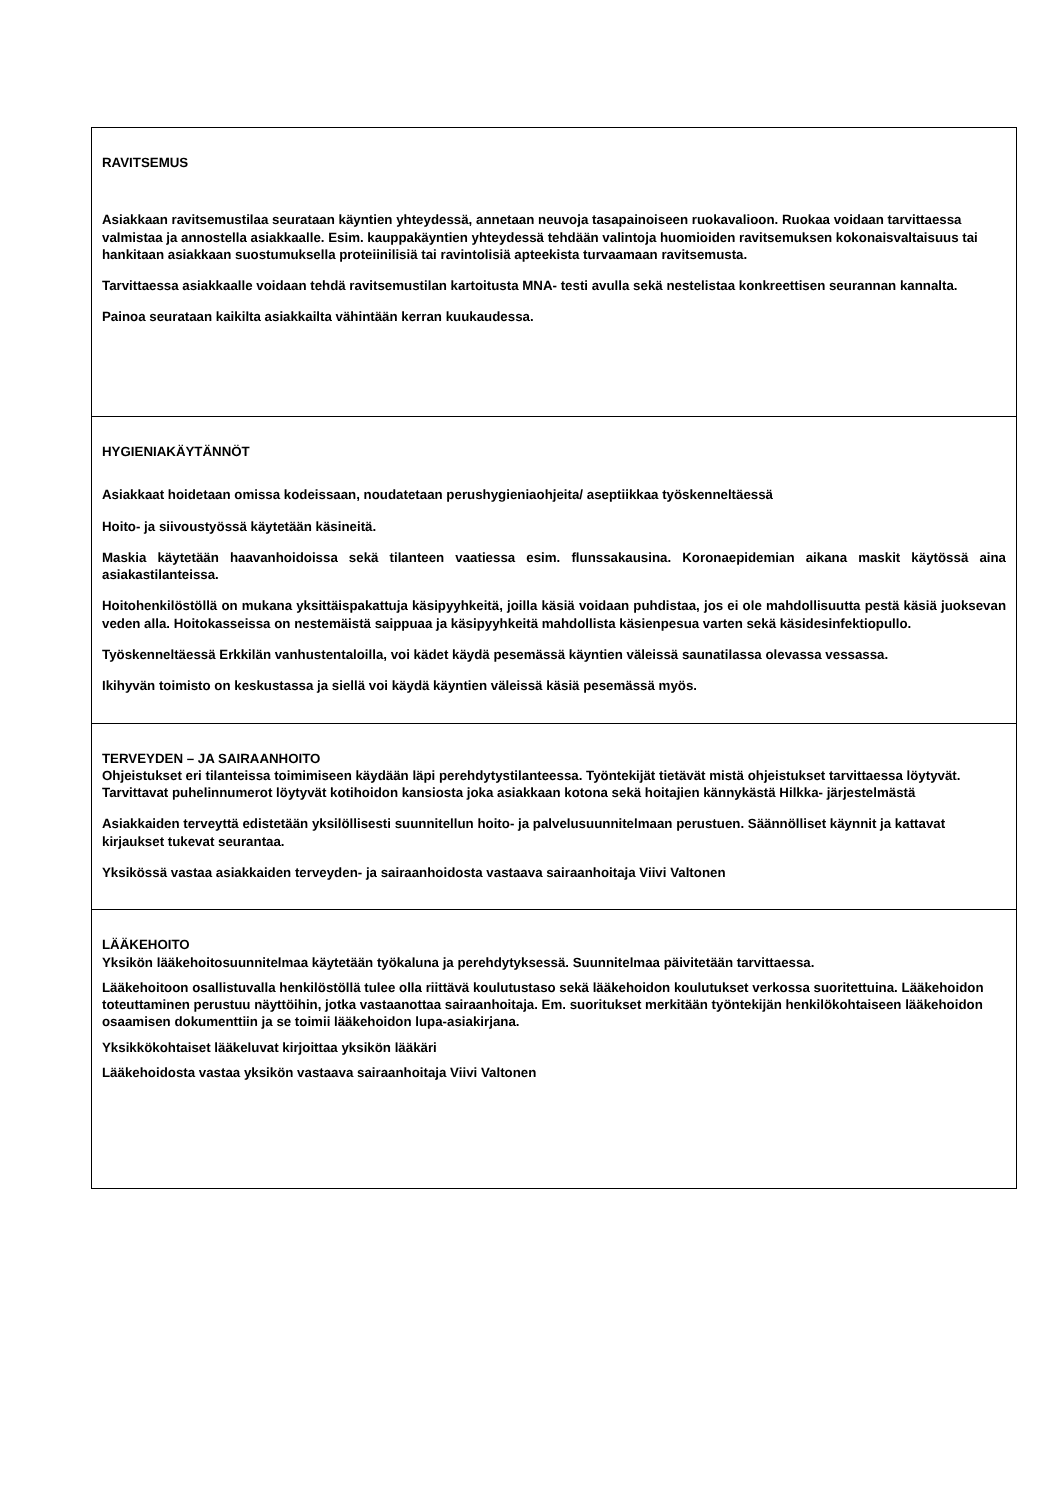| RAVITSEMUS Asiakkaan ravitsemustilaa seurataan käyntien yhteydessä, annetaan neuvoja tasapainoiseen ruokavalioon. Ruokaa voidaan tarvittaessa valmistaa ja annostella asiakkaalle. Esim. kauppakäyntien yhteydessä tehdään valintoja huomioiden ravitsemuksen kokonaisvaltaisuus tai hankitaan asiakkaan suostumuksella proteiinilisiä tai ravintolisiä apteekista turvaamaan ravitsemusta. Tarvittaessa asiakkaalle voidaan tehdä ravitsemustilan kartoitusta MNA- testi avulla sekä nestelistaa konkreettisen seurannan kannalta. Painoa seurataan kaikilta asiakkailta vähintään kerran kuukaudessa. |
| HYGIENIAKÄYTÄNNÖT Asiakkaat hoidetaan omissa kodeissaan, noudatetaan perushygieniaohjeita/ aseptiikkaa työskenneltäessä Hoito- ja siivoustyössä käytetään käsineitä. Maskia käytetään haavanhoidoissa sekä tilanteen vaatiessa esim. flunssakausina. Koronaepidemian aikana maskit käytössä aina asiakastilanteissa. Hoitohenkilöstöllä on mukana yksittäispakattuja käsipyyhkeitä, joilla käsiä voidaan puhdistaa, jos ei ole mahdollisuutta pestä käsiä juoksevan veden alla. Hoitokasseissa on nestemäistä saippuaa ja käsipyyhkeitä mahdollista käsienpesua varten sekä käsidesinfektiopullo. Työskenneltäessä Erkkilän vanhustentaloilla, voi kädet käydä pesemässä käyntien väleissä saunatilassa olevassa vessassa. Ikihyvän toimisto on keskustassa ja siellä voi käydä käyntien väleissä käsiä pesemässä myös. |
| TERVEYDEN – JA SAIRAANHOITO Ohjeistukset eri tilanteissa toimimiseen käydään läpi perehdytystilanteessa. Työntekijät tietävät mistä ohjeistukset tarvittaessa löytyvät. Tarvittavat puhelinnumerot löytyvät kotihoidon kansiosta joka asiakkaan kotona sekä hoitajien kännykästä Hilkka- järjestelmästä Asiakkaiden terveyttä edistetään yksilöllisesti suunnitellun hoito- ja palvelusuunnitelmaan perustuen. Säännölliset käynnit ja kattavat kirjaukset tukevat seurantaa. Yksikössä vastaa asiakkaiden terveyden- ja sairaanhoidosta vastaava sairaanhoitaja Viivi Valtonen |
| LÄÄKEHOITO Yksikön lääkehoitosuunnitelmaa käytetään työkaluna ja perehdytyksessä. Suunnitelmaa päivitetään tarvittaessa. Lääkehoitoon osallistuvalla henkilöstöllä tulee olla riittävä koulutustaso sekä lääkehoidon koulutukset verkossa suoritettuina. Lääkehoidon toteuttaminen perustuu näyttöihin, jotka vastaanottaa sairaanhoitaja. Em. suoritukset merkitään työntekijän henkilökohtaiseen lääkehoidon osaamisen dokumenttiin ja se toimii lääkehoidon lupa-asiakirjana. Yksikkökohtaiset lääkeluvat kirjoittaa yksikön lääkäri Lääkehoidosta vastaa yksikön vastaava sairaanhoitaja Viivi Valtonen |